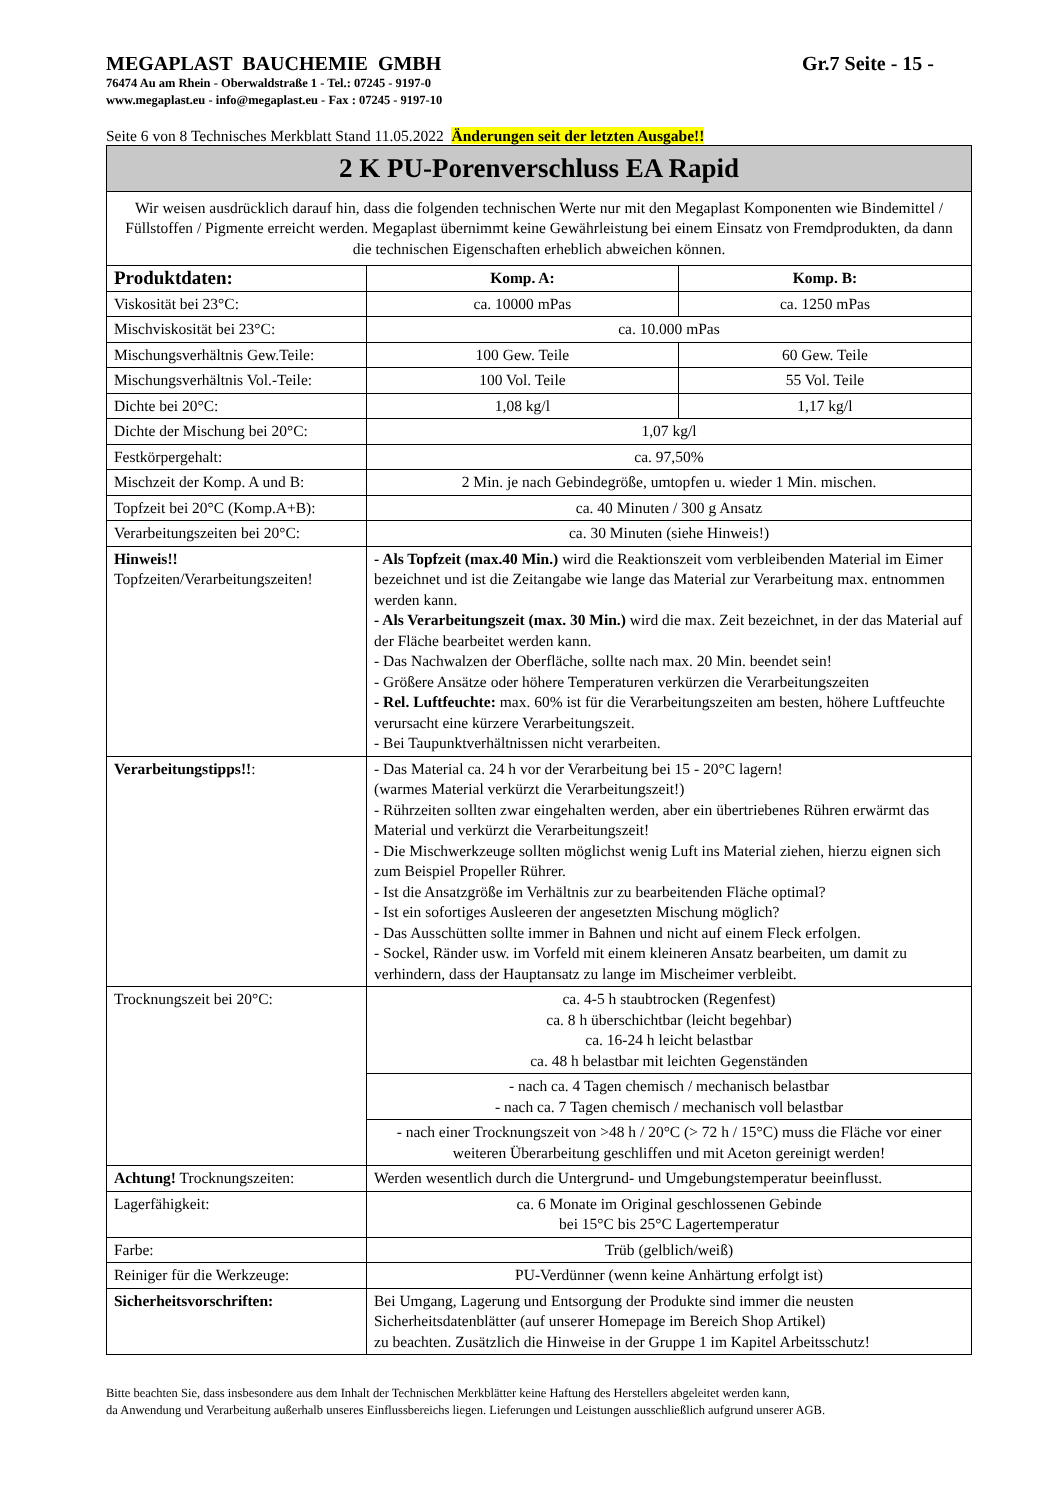MEGAPLAST BAUCHEMIE GMBH Gr.7 Seite - 15 -
76474 Au am Rhein - Oberwaldstraße 1 - Tel.: 07245 - 9197-0
www.megaplast.eu - info@megaplast.eu - Fax : 07245 - 9197-10
Seite 6 von 8 Technisches Merkblatt Stand 11.05.2022 Änderungen seit der letzten Ausgabe!!
| 2 K PU-Porenverschluss EA Rapid | | |
| Wir weisen ausdrücklich darauf hin, dass die folgenden technischen Werte nur mit den Megaplast Komponenten wie Bindemittel / Füllstoffen / Pigmente erreicht werden. Megaplast übernimmt keine Gewährleistung bei einem Einsatz von Fremdprodukten, da dann die technischen Eigenschaften erheblich abweichen können. | | |
| Produktdaten: | Komp. A: | Komp. B: |
| Viskosität bei 23°C: | ca. 10000 mPas | ca. 1250 mPas |
| Mischviskosität bei 23°C: | ca. 10.000 mPas | |
| Mischungsverhältnis Gew.Teile: | 100 Gew. Teile | 60 Gew. Teile |
| Mischungsverhältnis Vol.-Teile: | 100 Vol. Teile | 55 Vol. Teile |
| Dichte bei 20°C: | 1,08 kg/l | 1,17 kg/l |
| Dichte der Mischung bei 20°C: | 1,07 kg/l | |
| Festkörpergehalt: | ca. 97,50% | |
| Mischzeit der Komp. A und B: | 2 Min. je nach Gebindegröße, umtopfen u. wieder 1 Min. mischen. | |
| Topfzeit bei 20°C (Komp.A+B): | ca. 40 Minuten / 300 g Ansatz | |
| Verarbeitungszeiten bei 20°C: | ca. 30 Minuten (siehe Hinweis!) | |
| Hinweis!! Topfzeiten/Verarbeitungszeiten! | - Als Topfzeit (max.40 Min.) wird die Reaktionszeit vom verbleibenden Material im Eimer bezeichnet und ist die Zeitangabe wie lange das Material zur Verarbeitung max. entnommen werden kann. - Als Verarbeitungszeit (max. 30 Min.) wird die max. Zeit bezeichnet, in der das Material auf der Fläche bearbeitet werden kann. - Das Nachwalzen der Oberfläche, sollte nach max. 20 Min. beendet sein! - Größere Ansätze oder höhere Temperaturen verkürzen die Verarbeitungszeiten - Rel. Luftfeuchte: max. 60% ist für die Verarbeitungszeiten am besten, höhere Luftfeuchte verursacht eine kürzere Verarbeitungszeit. - Bei Taupunktverhältnissen nicht verarbeiten. | |
| Verarbeitungstipps!! : | - Das Material ca. 24 h vor der Verarbeitung bei 15 - 20°C lagern! (warmes Material verkürzt die Verarbeitungszeit!) - Rührzeiten sollten zwar eingehalten werden, aber ein übertriebenes Rühren erwärmt das Material und verkürzt die Verarbeitungszeit! - Die Mischwerkzeuge sollten möglichst wenig Luft ins Material ziehen, hierzu eignen sich zum Beispiel Propeller Rührer. - Ist die Ansatzgröße im Verhältnis zur zu bearbeitenden Fläche optimal? - Ist ein sofortiges Ausleeren der angesetzten Mischung möglich? - Das Ausschütten sollte immer in Bahnen und nicht auf einem Fleck erfolgen. - Sockel, Ränder usw. im Vorfeld mit einem kleineren Ansatz bearbeiten, um damit zu verhindern, dass der Hauptansatz zu lange im Mischeimer verbleibt. | |
| Trocknungszeit bei 20°C: | ca. 4-5 h staubtrocken (Regenfest) ca. 8 h überschichtbar (leicht begehbar) ca. 16-24 h leicht belastbar ca. 48 h belastbar mit leichten Gegenständen | |
| | - nach ca. 4 Tagen chemisch / mechanisch belastbar - nach ca. 7 Tagen chemisch / mechanisch voll belastbar | |
| | - nach einer Trocknungszeit von >48 h / 20°C (> 72 h / 15°C) muss die Fläche vor einer weiteren Überarbeitung geschliffen und mit Aceton gereinigt werden! | |
| Achtung! Trocknungszeiten: | Werden wesentlich durch die Untergrund- und Umgebungstemperatur beeinflusst. | |
| Lagerfähigkeit: | ca. 6 Monate im Original geschlossenen Gebinde bei 15°C bis 25°C Lagertemperatur | |
| Farbe: | Trüb (gelblich/weiß) | |
| Reiniger für die Werkzeuge: | PU-Verdünner (wenn keine Anhärtung erfolgt ist) | |
| Sicherheitsvorschriften: | Bei Umgang, Lagerung und Entsorgung der Produkte sind immer die neusten Sicherheitsdatenblätter (auf unserer Homepage im Bereich Shop Artikel) zu beachten. Zusätzlich die Hinweise in der Gruppe 1 im Kapitel Arbeitsschutz! | |
Bitte beachten Sie, dass insbesondere aus dem Inhalt der Technischen Merkblätter keine Haftung des Herstellers abgeleitet werden kann,
da Anwendung und Verarbeitung außerhalb unseres Einflussbereichs liegen. Lieferungen und Leistungen ausschließlich aufgrund unserer AGB.